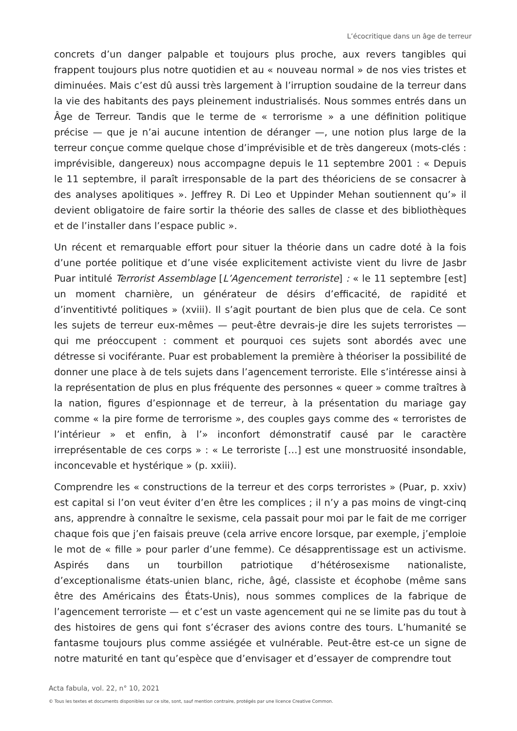L’écocritique dans un âge de terreur
concrets d’un danger palpable et toujours plus proche, aux revers tangibles qui frappent toujours plus notre quotidien et au « nouveau normal » de nos vies tristes et diminuées. Mais c’est dû aussi très largement à l’irruption soudaine de la terreur dans la vie des habitants des pays pleinement industrialisés. Nous sommes entrés dans un Âge de Terreur. Tandis que le terme de « terrorisme » a une définition politique précise — que je n’ai aucune intention de déranger —, une notion plus large de la terreur conçue comme quelque chose d’imprévisible et de très dangereux (mots-clés : imprévisible, dangereux) nous accompagne depuis le 11 septembre 2001 : « Depuis le 11 septembre, il paraît irresponsable de la part des théoriciens de se consacrer à des analyses apolitiques ». Jeffrey R. Di Leo et Uppinder Mehan soutiennent qu’» il devient obligatoire de faire sortir la théorie des salles de classe et des bibliothèques et de l’installer dans l’espace public ».
Un récent et remarquable effort pour situer la théorie dans un cadre doté à la fois d’une portée politique et d’une visée explicitement activiste vient du livre de Jasbr Puar intitulé Terrorist Assemblage [L’Agencement terroriste] : « le 11 septembre [est] un moment charnière, un générateur de désirs d’efficacité, de rapidité et d’inventitivté politiques » (xviii). Il s’agit pourtant de bien plus que de cela. Ce sont les sujets de terreur eux-mêmes — peut-être devrais-je dire les sujets terroristes — qui me préoccupent : comment et pourquoi ces sujets sont abordés avec une détresse si vociférante. Puar est probablement la première à théoriser la possibilité de donner une place à de tels sujets dans l’agencement terroriste. Elle s’intéresse ainsi à la représentation de plus en plus fréquente des personnes « queer » comme traîtres à la nation, figures d’espionnage et de terreur, à la présentation du mariage gay comme « la pire forme de terrorisme », des couples gays comme des « terroristes de l’intérieur » et enfin, à l’» inconfort démonstratif causé par le caractère irreprésentable de ces corps » : « Le terroriste […] est une monstruosité insondable, inconcevable et hystérique » (p. xxiii).
Comprendre les « constructions de la terreur et des corps terroristes » (Puar, p. xxiv) est capital si l’on veut éviter d’en être les complices ; il n’y a pas moins de vingt-cinq ans, apprendre à connaître le sexisme, cela passait pour moi par le fait de me corriger chaque fois que j’en faisais preuve (cela arrive encore lorsque, par exemple, j’emploie le mot de « fille » pour parler d’une femme). Ce désapprentissage est un activisme. Aspirés dans un tourbillon patriotique d’hétérosexisme nationaliste, d’exceptionalisme états-unien blanc, riche, âgé, classiste et écophobe (même sans être des Américains des États-Unis), nous sommes complices de la fabrique de l’agencement terroriste — et c’est un vaste agencement qui ne se limite pas du tout à des histoires de gens qui font s’écraser des avions contre des tours. L’humanité se fantasme toujours plus comme assiégée et vulnérable. Peut-être est-ce un signe de notre maturité en tant qu’espèce que d’envisager et d’essayer de comprendre tout
Acta fabula, vol. 22, n° 10, 2021
© Tous les textes et documents disponibles sur ce site, sont, sauf mention contraire, protégés par une licence Creative Common.